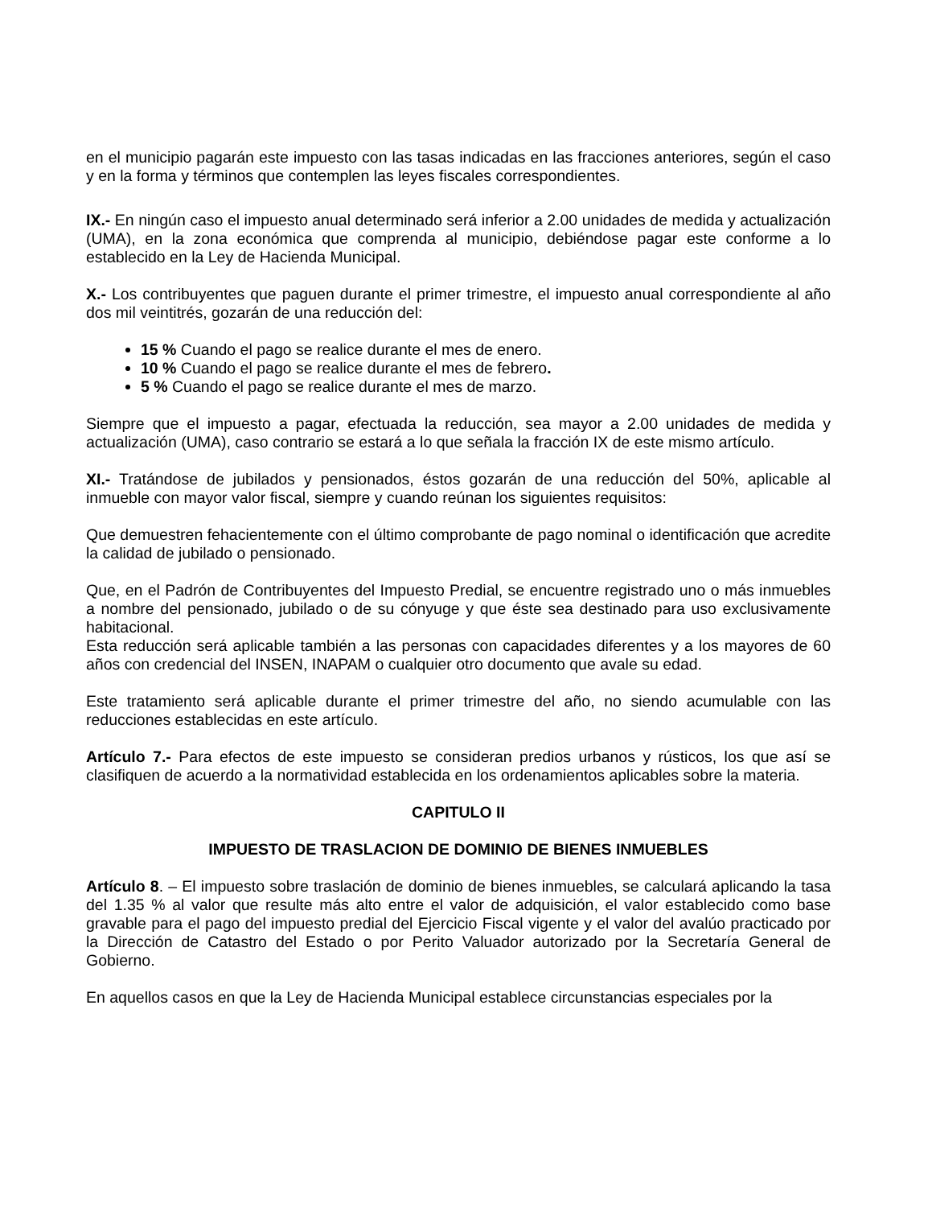en el municipio pagarán este impuesto con las tasas indicadas en las fracciones anteriores, según el caso y en la forma y términos que contemplen las leyes fiscales correspondientes.
IX.- En ningún caso el impuesto anual determinado será inferior a 2.00 unidades de medida y actualización (UMA), en la zona económica que comprenda al municipio, debiéndose pagar este conforme a lo establecido en la Ley de Hacienda Municipal.
X.- Los contribuyentes que paguen durante el primer trimestre, el impuesto anual correspondiente al año dos mil veintitrés, gozarán de una reducción del:
15 % Cuando el pago se realice durante el mes de enero.
10 % Cuando el pago se realice durante el mes de febrero.
5 % Cuando el pago se realice durante el mes de marzo.
Siempre que el impuesto a pagar, efectuada la reducción, sea mayor a 2.00 unidades de medida y actualización (UMA), caso contrario se estará a lo que señala la fracción IX de este mismo artículo.
XI.- Tratándose de jubilados y pensionados, éstos gozarán de una reducción del 50%, aplicable al inmueble con mayor valor fiscal, siempre y cuando reúnan los siguientes requisitos:
Que demuestren fehacientemente con el último comprobante de pago nominal o identificación que acredite la calidad de jubilado o pensionado.
Que, en el Padrón de Contribuyentes del Impuesto Predial, se encuentre registrado uno o más inmuebles a nombre del pensionado, jubilado o de su cónyuge y que éste sea destinado para uso exclusivamente habitacional.
Esta reducción será aplicable también a las personas con capacidades diferentes y a los mayores de 60 años con credencial del INSEN, INAPAM o cualquier otro documento que avale su edad.
Este tratamiento será aplicable durante el primer trimestre del año, no siendo acumulable con las reducciones establecidas en este artículo.
Artículo 7.- Para efectos de este impuesto se consideran predios urbanos y rústicos, los que así se clasifiquen de acuerdo a la normatividad establecida en los ordenamientos aplicables sobre la materia.
CAPITULO II
IMPUESTO DE TRASLACION DE DOMINIO DE BIENES INMUEBLES
Artículo 8. – El impuesto sobre traslación de dominio de bienes inmuebles, se calculará aplicando la tasa del 1.35 % al valor que resulte más alto entre el valor de adquisición, el valor establecido como base gravable para el pago del impuesto predial del Ejercicio Fiscal vigente y el valor del avalúo practicado por la Dirección de Catastro del Estado o por Perito Valuador autorizado por la Secretaría General de Gobierno.
En aquellos casos en que la Ley de Hacienda Municipal establece circunstancias especiales por la